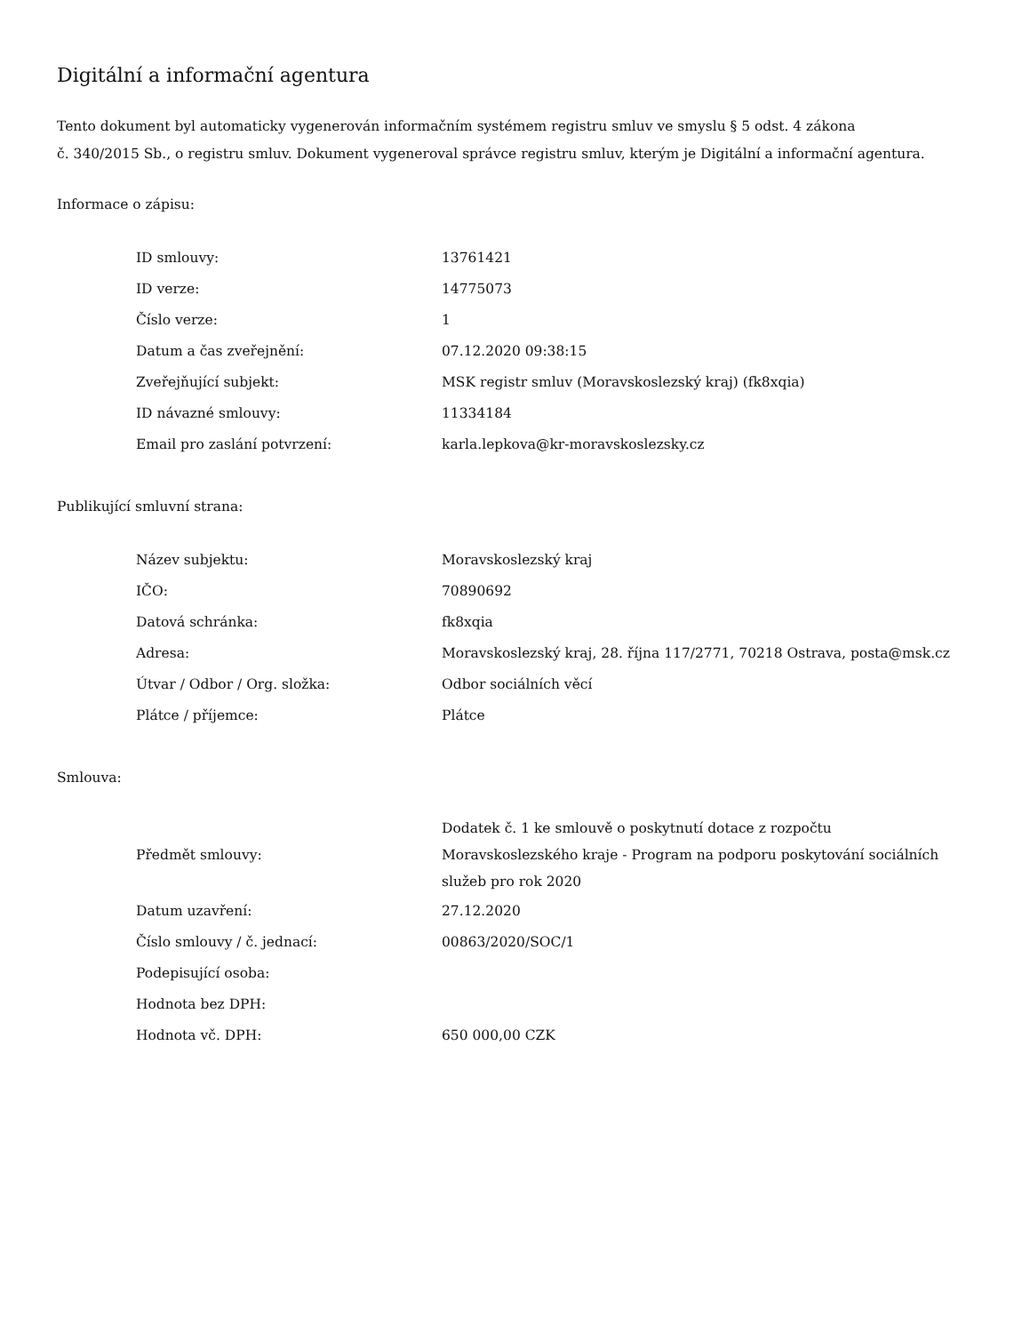Digitální a informační agentura
Tento dokument byl automaticky vygenerován informačním systémem registru smluv ve smyslu § 5 odst. 4 zákona
č. 340/2015 Sb., o registru smluv. Dokument vygeneroval správce registru smluv, kterým je Digitální a informační agentura.
Informace o zápisu:
| ID smlouvy: | 13761421 |
| ID verze: | 14775073 |
| Číslo verze: | 1 |
| Datum a čas zveřejnění: | 07.12.2020 09:38:15 |
| Zveřejňující subjekt: | MSK registr smluv (Moravskoslezský kraj) (fk8xqia) |
| ID návazné smlouvy: | 11334184 |
| Email pro zaslání potvrzení: | karla.lepkova@kr-moravskoslezsky.cz |
Publikující smluvní strana:
| Název subjektu: | Moravskoslezský kraj |
| IČO: | 70890692 |
| Datová schránka: | fk8xqia |
| Adresa: | Moravskoslezský kraj, 28. října 117/2771, 70218 Ostrava, posta@msk.cz |
| Útvar / Odbor / Org. složka: | Odbor sociálních věcí |
| Plátce / příjemce: | Plátce |
Smlouva:
| Předmět smlouvy: | Dodatek č. 1 ke smlouvě o poskytnutí dotace z rozpočtu Moravskoslezského kraje - Program na podporu poskytování sociálních služeb pro rok 2020 |
| Datum uzavření: | 27.12.2020 |
| Číslo smlouvy / č. jednací: | 00863/2020/SOC/1 |
| Podepisující osoba: | |
| Hodnota bez DPH: | |
| Hodnota vč. DPH: | 650 000,00 CZK |